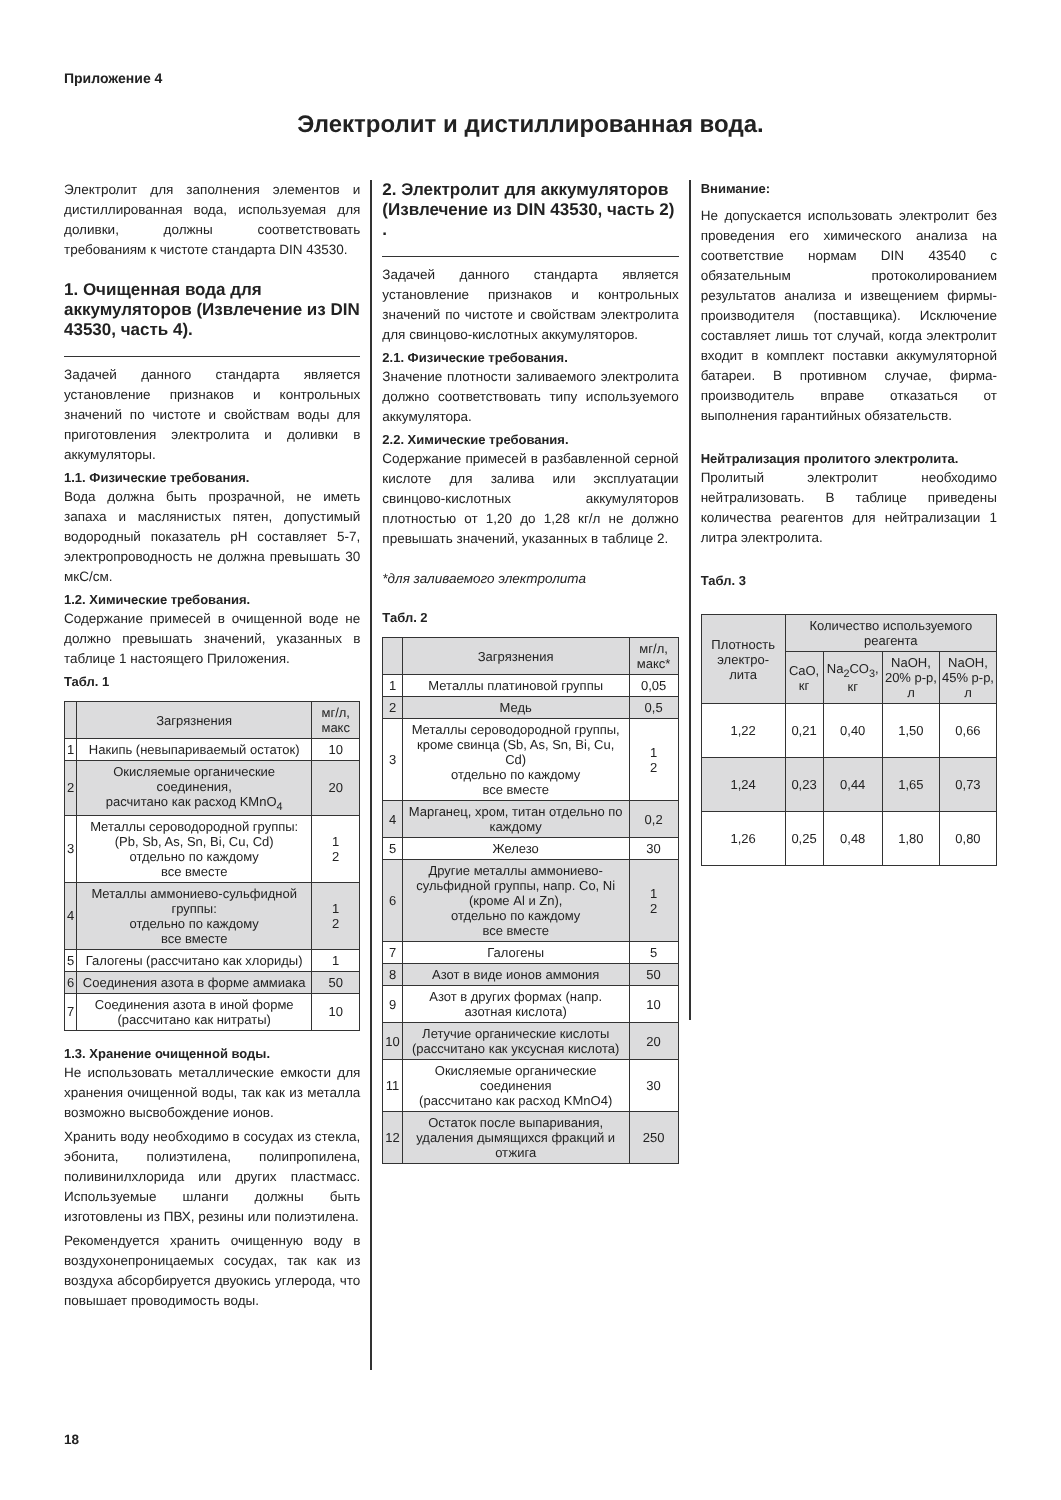Приложение 4
Электролит и дистиллированная вода.
Электролит для заполнения элементов и дистиллированная вода, используемая для доливки, должны соответствовать требованиям к чистоте стандарта DIN 43530.
1. Очищенная вода для аккумуляторов (Извлечение из DIN 43530, часть 4).
Задачей данного стандарта является установление признаков и контрольных значений по чистоте и свойствам воды для приготовления электролита и доливки в аккумуляторы.
1.1. Физические требования.
Вода должна быть прозрачной, не иметь запаха и маслянистых пятен, допустимый водородный показатель pH составляет 5-7, электропроводность не должна превышать 30 мкС/см.
1.2. Химические требования.
Содержание примесей в очищенной воде не должно превышать значений, указанных в таблице 1 настоящего Приложения.
Табл. 1
| | Загрязнения | мг/л, макс |
| --- | --- | --- |
| 1 | Накипь (невыпариваемый остаток) | 10 |
| 2 | Окисляемые органические соединения, расчитано как расход KMnO<sub>4</sub> | 20 |
| 3 | Металлы сероводородной группы: (Pb, Sb, As, Sn, Bi, Cu, Cd) отдельно по каждому все вместе | 1 2 |
| 4 | Металлы аммониево-сульфидной группы: отдельно по каждому все вместе | 1 2 |
| 5 | Галогены (рассчитано как хлориды) | 1 |
| 6 | Соединения азота в форме аммиака | 50 |
| 7 | Соединения азота в иной форме (рассчитано как нитраты) | 10 |
1.3. Хранение очищенной воды.
Не использовать металлические емкости для хранения очищенной воды, так как из металла возможно высвобождение ионов.
Хранить воду необходимо в сосудах из стекла, эбонита, полиэтилена, полипропилена, поливинилхлорида или других пластмасс. Используемые шланги должны быть изготовлены из ПВХ, резины или полиэтилена.
Рекомендуется хранить очищенную воду в воздухонепроницаемых сосудах, так как из воздуха абсорбируется двуокись углерода, что повышает проводимость воды.
2. Электролит для аккумуляторов (Извлечение из DIN 43530, часть 2) .
Задачей данного стандарта является установление признаков и контрольных значений по чистоте и свойствам электролита для свинцово-кислотных аккумуляторов.
2.1. Физические требования.
Значение плотности заливаемого электролита должно соответствовать типу используемого аккумулятора.
2.2. Химические требования.
Содержание примесей в разбавленной серной кислоте для залива или эксплуатации свинцово-кислотных аккумуляторов плотностью от 1,20 до 1,28 кг/л не должно превышать значений, указанных в таблице 2.
*для заливаемого электролита
Табл. 2
| | Загрязнения | мг/л, макс* |
| --- | --- | --- |
| 1 | Металлы платиновой группы | 0,05 |
| 2 | Медь | 0,5 |
| 3 | Металлы сероводородной группы, кроме свинца (Sb, As, Sn, Bi, Cu, Cd) отдельно по каждому все вместе | 1 2 |
| 4 | Марганец, хром, титан отдельно по каждому | 0,2 |
| 5 | Железо | 30 |
| 6 | Другие металлы аммониево-сульфидной группы, напр. Co, Ni (кроме Al и Zn), отдельно по каждому все вместе | 1 2 |
| 7 | Галогены | 5 |
| 8 | Азот в виде ионов аммония | 50 |
| 9 | Азот в других формах (напр. азотная кислота) | 10 |
| 10 | Летучие органические кислоты (рассчитано как уксусная кислота) | 20 |
| 11 | Окисляемые органические соединения (рассчитано как расход KMnO4) | 30 |
| 12 | Остаток после выпаривания, удаления дымящихся фракций и отжига | 250 |
Внимание:
Не допускается использовать электролит без проведения его химического анализа на соответствие нормам DIN 43540 с обязательным протоколированием результатов анализа и извещением фирмы-производителя (поставщика). Исключение составляет лишь тот случай, когда электролит входит в комплект поставки аккумуляторной батареи. В противном случае, фирма-производитель вправе отказаться от выполнения гарантийных обязательств.
Нейтрализация пролитого электролита.
Пролитый электролит необходимо нейтрализовать. В таблице приведены количества реагентов для нейтрализации 1 литра электролита.
Табл. 3
| Плотность электро-лита | Количество используемого реагента | | | |
| --- | --- | --- | --- | --- |
| | CaO, кг | Na<sub>2</sub>CO<sub>3</sub>, кг | NaOH, 20% р-р, л | NaOH, 45% р-р, л |
| 1,22 | 0,21 | 0,40 | 1,50 | 0,66 |
| 1,24 | 0,23 | 0,44 | 1,65 | 0,73 |
| 1,26 | 0,25 | 0,48 | 1,80 | 0,80 |
18